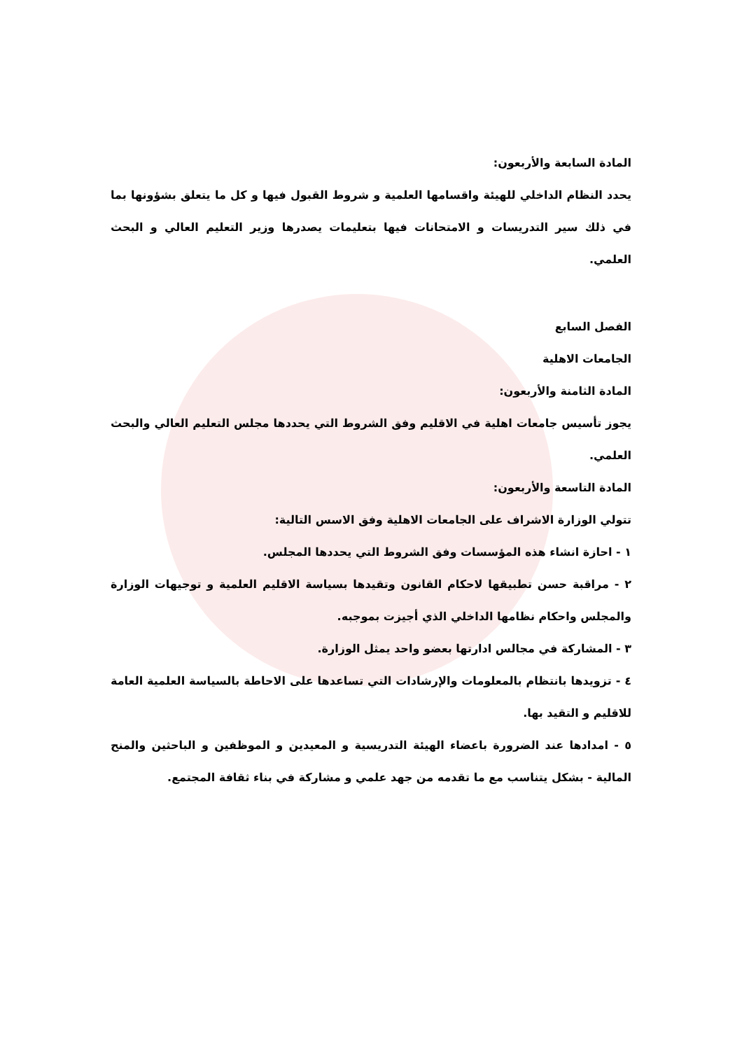المادة السابعة والأربعون:
يحدد النظام الداخلي للهيئة واقسامها العلمية و شروط القبول فيها و كل ما يتعلق بشؤونها بما في ذلك سير التدريسات و الامتحانات فيها بتعليمات يصدرها وزير التعليم العالي و البحث العلمي.
الفصل السابع
الجامعات الاهلية
المادة الثامنة والأربعون:
يجوز تأسيس جامعات اهلية في الاقليم وفق الشروط التي يحددها مجلس التعليم العالي والبحث العلمي.
المادة التاسعة والأربعون:
تتولي الوزارة الاشراف على الجامعات الاهلية وفق الاسس التالية:
١ - احازة انشاء هذه المؤسسات وفق الشروط التي يحددها المجلس.
٢ - مراقبة حسن تطبيقها لاحكام القانون وتقيدها بسياسة الاقليم العلمية و توجيهات الوزارة والمجلس واحكام نظامها الداخلي الذي أجيزت بموجبه.
٣ - المشاركة في مجالس ادارتها بعضو واحد يمثل الوزارة.
٤ - تزويدها بانتظام بالمعلومات والإرشادات التي تساعدها على الاحاطة بالسياسة العلمية العامة للاقليم و التقيد بها.
٥ - امدادها عند الضرورة باعضاء الهيئة التدريسية و المعيدين و الموظفين و الباحثين والمنح المالية - بشكل يتناسب مع ما تقدمه من جهد علمي و مشاركة في بناء ثقافة المجتمع.